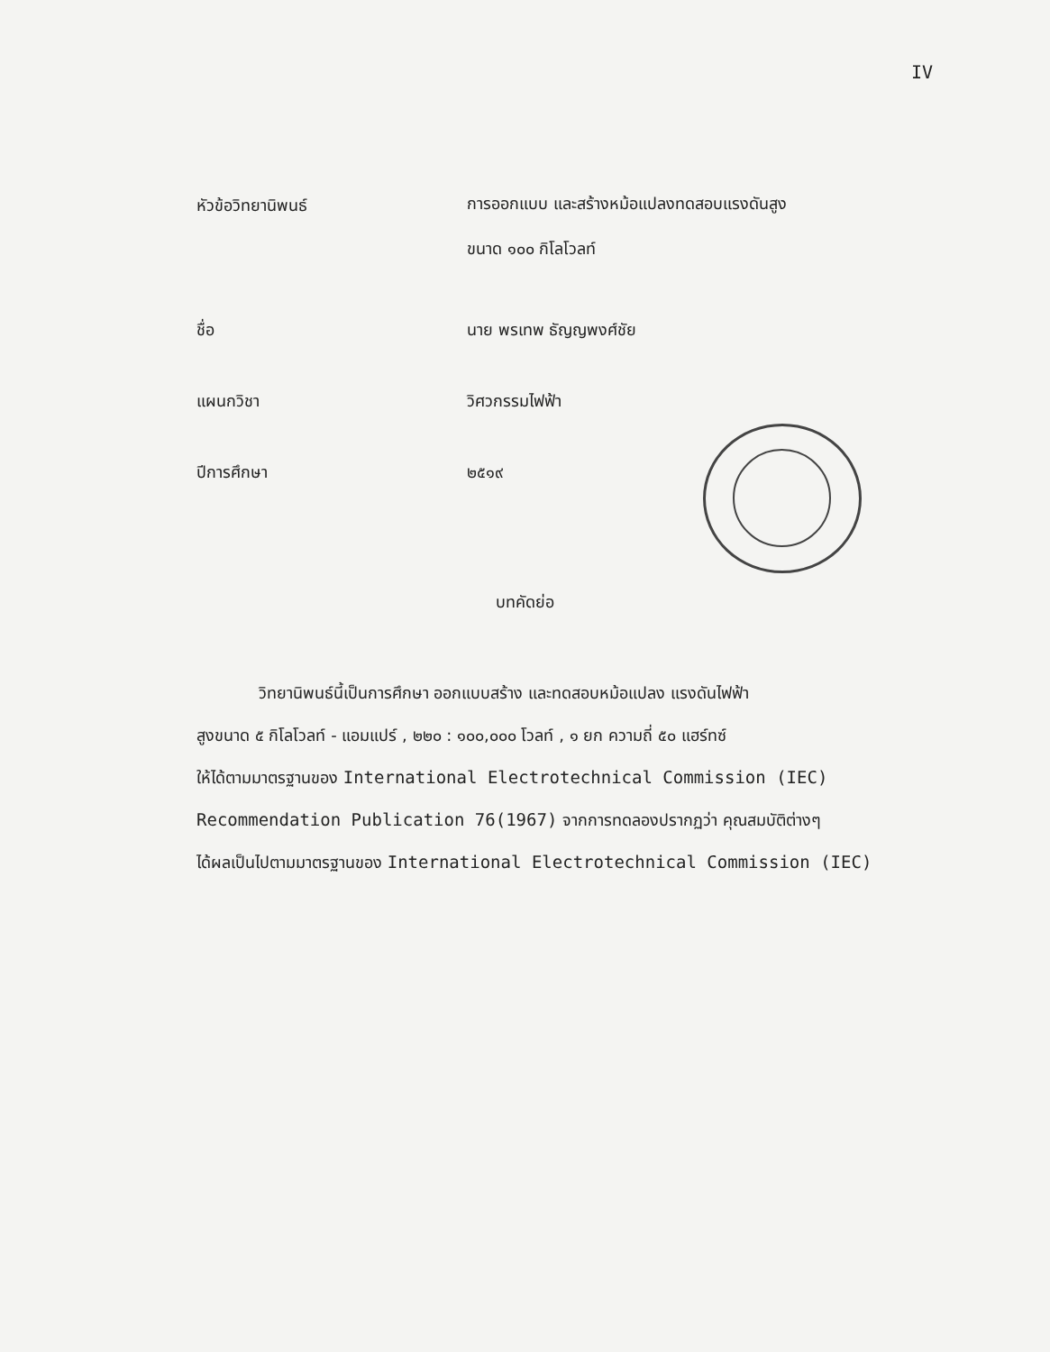IV
หัวข้อวิทยานิพนธ์
การออกแบบ และสร้างหม้อแปลงทดสอบแรงดันสูง
ขนาด ๑๐๐ กิโลโวลท์
ชื่อ นาย พรเทพ ธัญญพงศ์ชัย
แผนกวิชา วิศวกรรมไฟฟ้า
ปีการศึกษา ๒๕๑๙
บทคัดย่อ
วิทยานิพนธ์นี้เป็นการศึกษา ออกแบบสร้าง และทดสอบหม้อแปลง แรงดันไฟฟ้า
สูงขนาด ๕ กิโลโวลท์ - แอมแปร์ , ๒๒๐ : ๑๐๐,๐๐๐ โวลท์ , ๑ ยก ความถี่ ๕๐ แฮร์ทซ์
ให้ได้ตามมาตรฐานของ International Electrotechnical Commission (IEC)
Recommendation Publication 76(1967) จากการทดลองปรากฏว่า คุณสมบัติต่างๆ
ได้ผลเป็นไปตามมาตรฐานของ International Electrotechnical Commission (IEC)